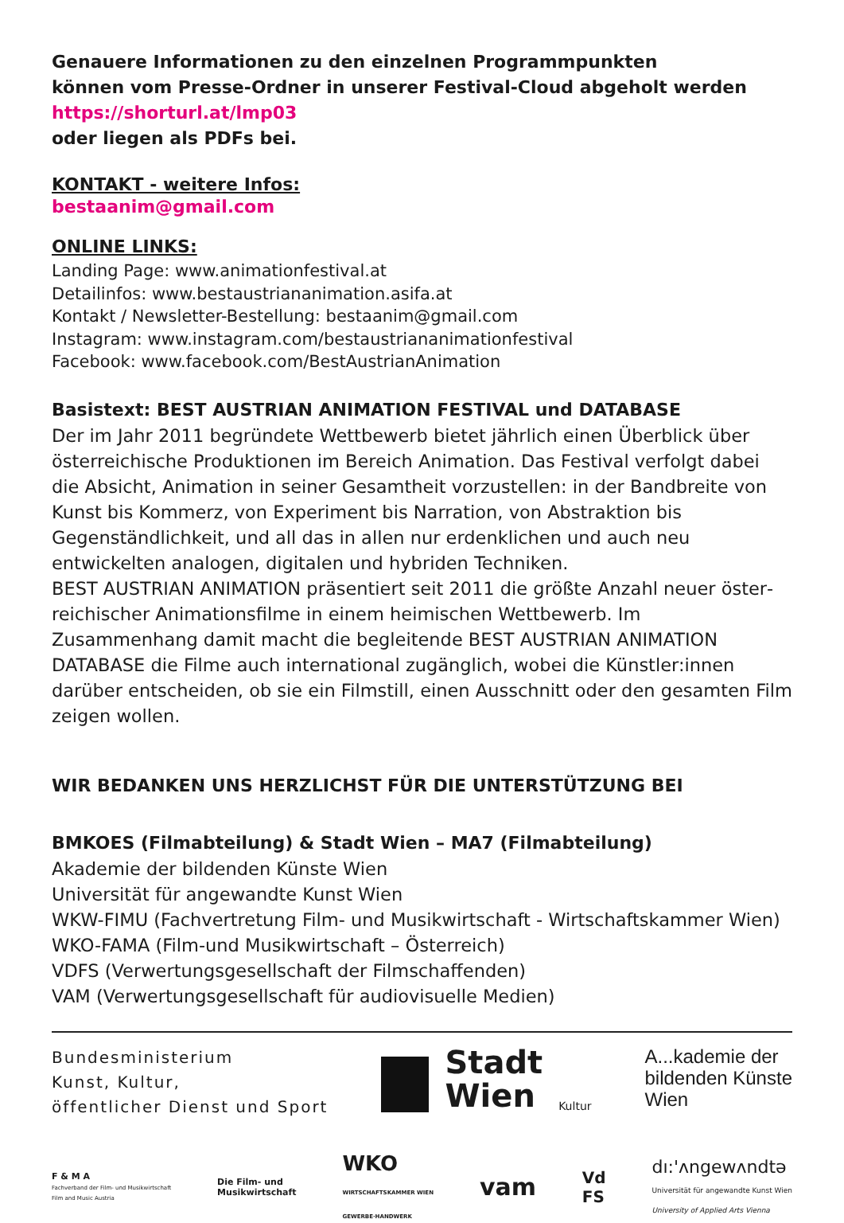Genauere Informationen zu den einzelnen Programmpunkten
können vom Presse-Ordner in unserer Festival-Cloud abgeholt werden
https://shorturl.at/lmp03
oder liegen als PDFs bei.
KONTAKT - weitere Infos:
bestaanim@gmail.com
ONLINE LINKS:
Landing Page: www.animationfestival.at
Detailinfos: www.bestaustriananimation.asifa.at
Kontakt / Newsletter-Bestellung: bestaanim@gmail.com
Instagram: www.instagram.com/bestaustriananimationfestival
Facebook: www.facebook.com/BestAustrianAnimation
Basistext: BEST AUSTRIAN ANIMATION FESTIVAL und DATABASE
Der im Jahr 2011 begründete Wettbewerb bietet jährlich einen Überblick über österreichische Produktionen im Bereich Animation. Das Festival verfolgt dabei die Absicht, Animation in seiner Gesamtheit vorzustellen: in der Bandbreite von Kunst bis Kommerz, von Experiment bis Narration, von Abstraktion bis Gegenständlich­keit, und all das in allen nur erdenklichen und auch neu entwickelten analogen, digitalen und hybriden Techniken.
BEST AUSTRIAN ANIMATION präsentiert seit 2011 die größte Anzahl neuer öster­reichischer Animationsfilme in einem heimischen Wettbewerb. Im Zusammenhang damit macht die begleitende BEST AUSTRIAN ANIMATION DATABASE die Filme auch international zugänglich, wobei die Künstler:innen darüber entscheiden, ob sie ein Filmstill, einen Ausschnitt oder den gesamten Film zeigen wollen.
WIR BEDANKEN UNS HERZLICHST FÜR DIE UNTERSTÜTZUNG BEI
BMKOES (Filmabteilung) & Stadt Wien – MA7 (Filmabteilung)
Akademie der bildenden Künste Wien
Universität für angewandte Kunst Wien
WKW-FIMU (Fachvertretung Film- und Musikwirtschaft - Wirtschaftskammer Wien)
WKO-FAMA (Film-und Musikwirtschaft – Österreich)
VDFS (Verwertungsgesellschaft der Filmschaffenden)
VAM (Verwertungsgesellschaft für audiovisuelle Medien)
Bundesministerium
Kunst, Kultur,
öffentlicher Dienst und Sport
Stadt
Wien
Kultur
A...kademie der
bildenden Künste
Wien
F & M A
Fachverband der Film- und Musikwirtschaft
Film and Music Austria
Die Film- und
Musikwirtschaft
WKO
WIRTSCHAFTSKAMMER WIEN
GEWERBE·HANDWERK
vam
Vd
FS
dı:'ʌngewʌndtə
Universität für angewandte Kunst Wien
University of Applied Arts Vienna